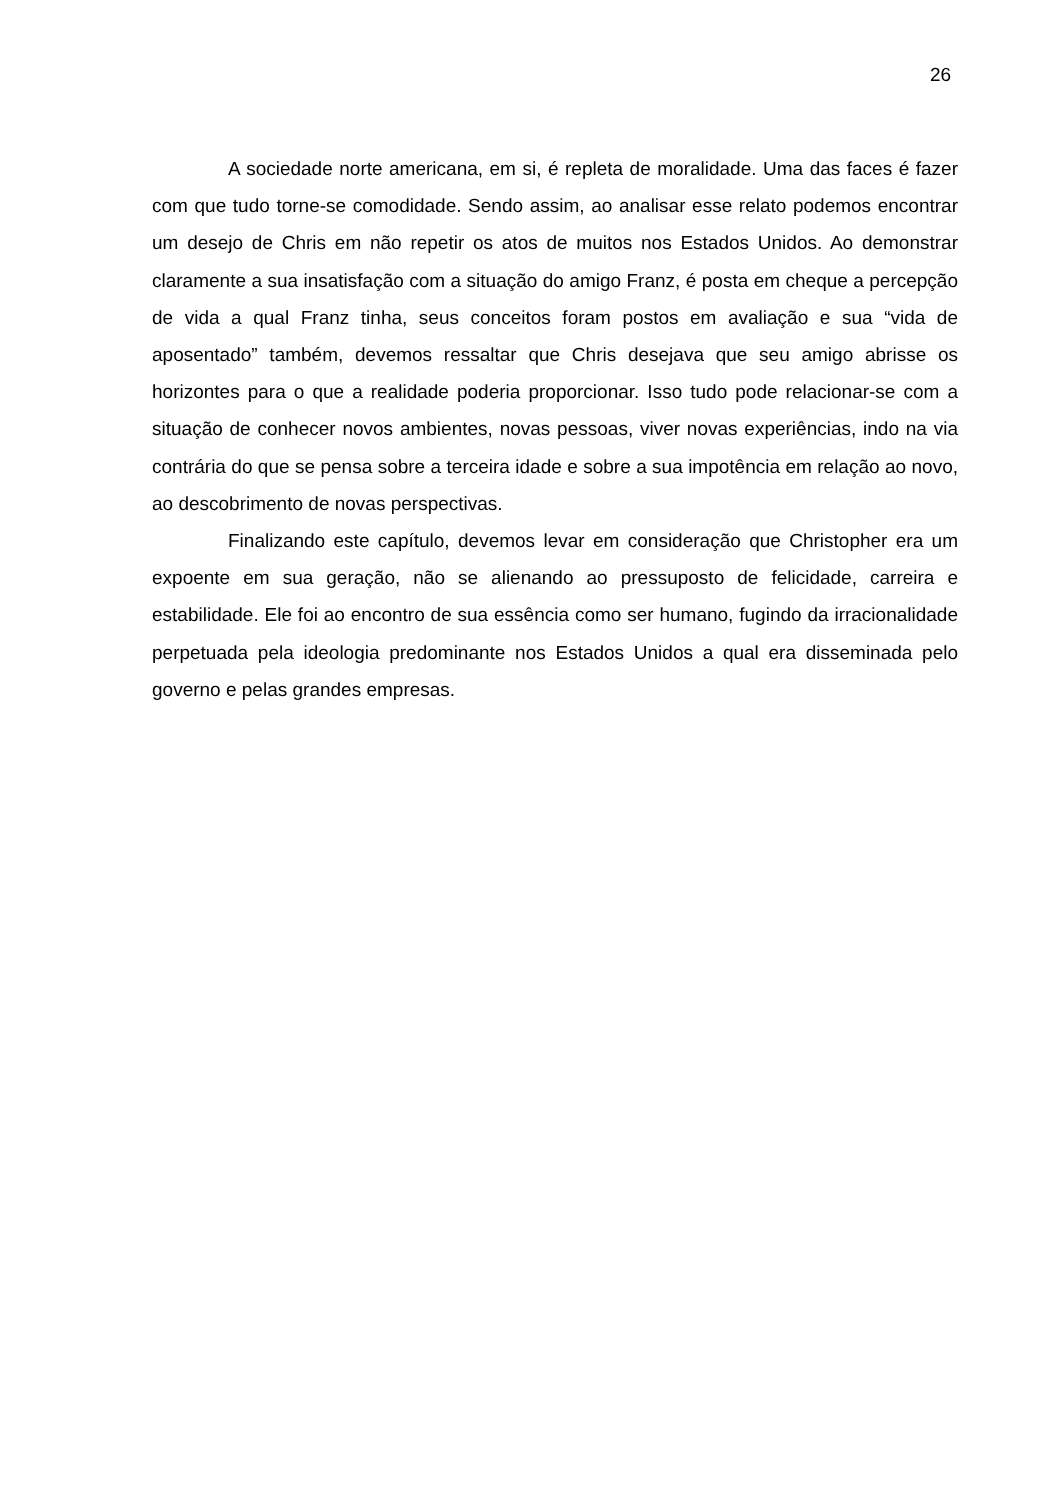26
A sociedade norte americana, em si, é repleta de moralidade. Uma das faces é fazer com que tudo torne-se comodidade. Sendo assim, ao analisar esse relato podemos encontrar um desejo de Chris em não repetir os atos de muitos nos Estados Unidos. Ao demonstrar claramente a sua insatisfação com a situação do amigo Franz, é posta em cheque a percepção de vida a qual Franz tinha, seus conceitos foram postos em avaliação e sua “vida de aposentado” também, devemos ressaltar que Chris desejava que seu amigo abrisse os horizontes para o que a realidade poderia proporcionar. Isso tudo pode relacionar-se com a situação de conhecer novos ambientes, novas pessoas, viver novas experiências, indo na via contrária do que se pensa sobre a terceira idade e sobre a sua impotência em relação ao novo, ao descobrimento de novas perspectivas.
Finalizando este capítulo, devemos levar em consideração que Christopher era um expoente em sua geração, não se alienando ao pressuposto de felicidade, carreira e estabilidade. Ele foi ao encontro de sua essência como ser humano, fugindo da irracionalidade perpetuada pela ideologia predominante nos Estados Unidos a qual era disseminada pelo governo e pelas grandes empresas.